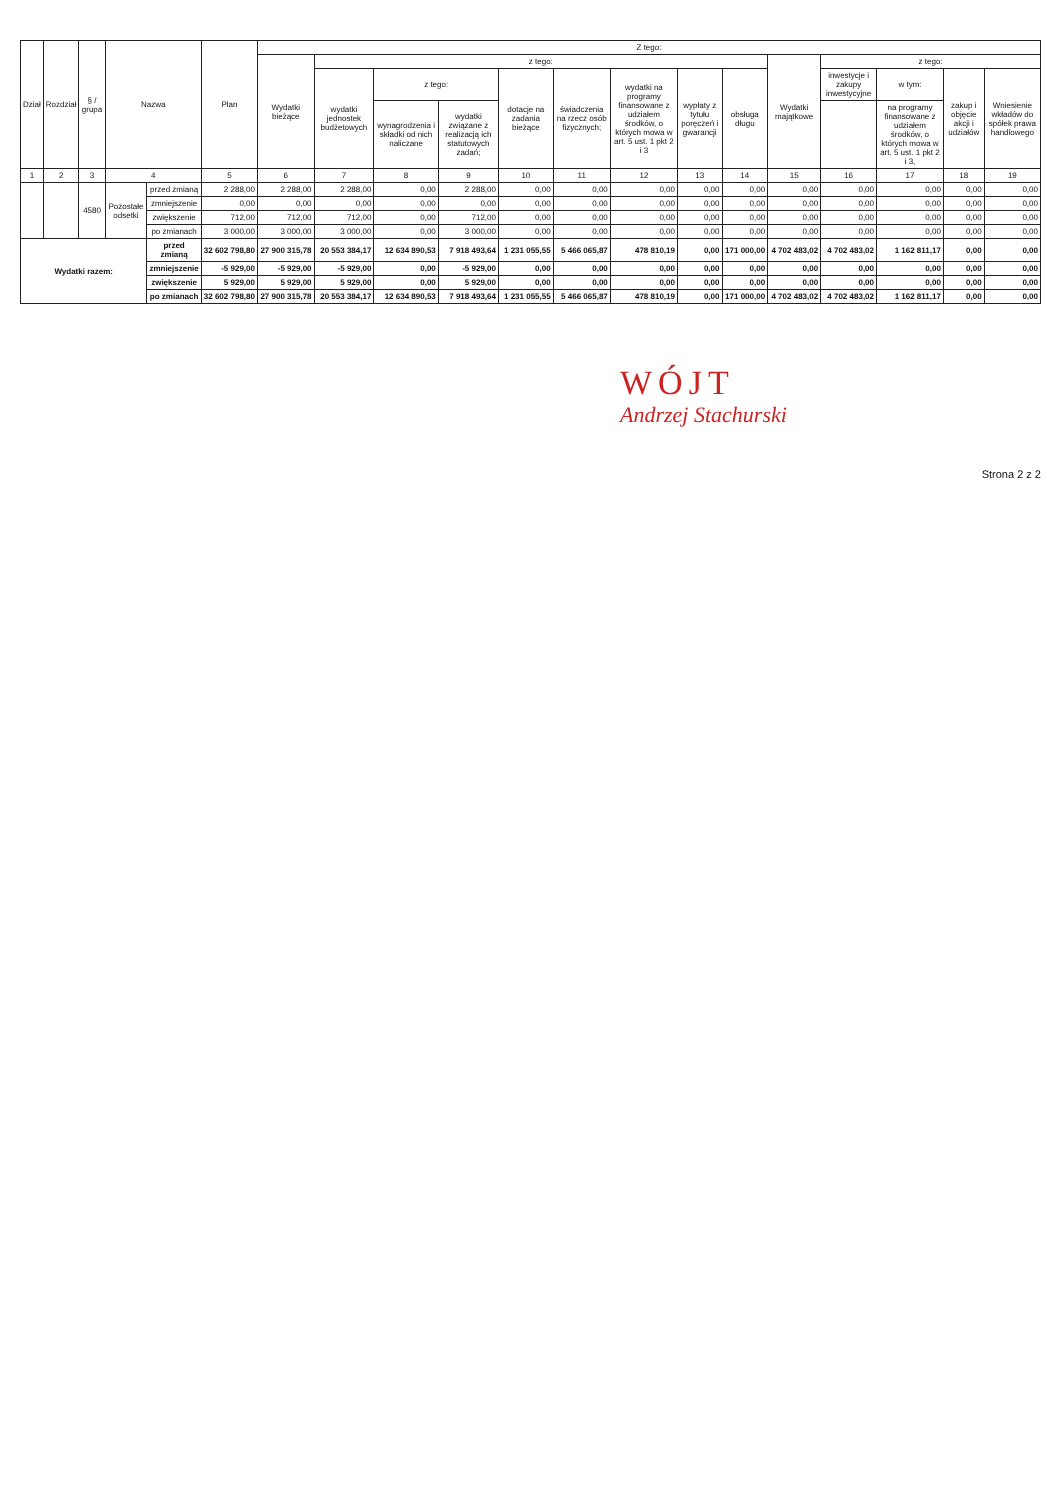| Dział | Rozdział | § / grupa | Nazwa | | Plan | Z tego: | | | | | | | | | | | | | |
| --- | --- | --- | --- | --- | --- | --- | --- | --- | --- | --- | --- | --- | --- | --- | --- | --- | --- | --- | --- |
| | | | | | | Wydatki bieżące | z tego: | | | | | | | | Wydatki majątkowe | z tego: | | | |
| | | | | | | | wydatki jednostek budżetowych | z tego: | | dotacje na zadania bieżące | świadczenia na rzecz osób fizycznych; | wydatki na programy finansowane z udziałem środków, o których mowa w art. 5 ust. 1 pkt 2 i 3 | wypłaty z tytułu poręczeń i gwarancji | obsługa długu | | inwestycje i zakupy inwestycyjne | w tym: | zakup i objęcie akcji i udziałów | Wniesienie wkładów do spółek prawa handlowego |
| | | | | | | | | wynagrodzenia i składki od nich naliczane | wydatki związane z realizacją ich statutowych zadań; | | | | | | | | na programy finansowane z udziałem środków, o których mowa w art. 5 ust. 1 pkt 2 i 3, | | |
| 1 | 2 | 3 | 4 | | 5 | 6 | 7 | 8 | 9 | 10 | 11 | 12 | 13 | 14 | 15 | 16 | 17 | 18 | 19 |
| | | 4580 | Pozostałe odsetki | przed zmianą | 2 288,00 | 2 288,00 | 2 288,00 | 0,00 | 2 288,00 | 0,00 | 0,00 | 0,00 | 0,00 | 0,00 | 0,00 | 0,00 | 0,00 | 0,00 | 0,00 |
| | | | | zmniejszenie | 0,00 | 0,00 | 0,00 | 0,00 | 0,00 | 0,00 | 0,00 | 0,00 | 0,00 | 0,00 | 0,00 | 0,00 | 0,00 | 0,00 | 0,00 |
| | | | | zwiększenie | 712,00 | 712,00 | 712,00 | 0,00 | 712,00 | 0,00 | 0,00 | 0,00 | 0,00 | 0,00 | 0,00 | 0,00 | 0,00 | 0,00 | 0,00 |
| | | | | po zmianach | 3 000,00 | 3 000,00 | 3 000,00 | 0,00 | 3 000,00 | 0,00 | 0,00 | 0,00 | 0,00 | 0,00 | 0,00 | 0,00 | 0,00 | 0,00 | 0,00 |
| Wydatki razem: | | | | przed zmianą | 32 602 798,80 | 27 900 315,78 | 20 553 384,17 | 12 634 890,53 | 7 918 493,64 | 1 231 055,55 | 5 466 065,87 | 478 810,19 | 0,00 | 171 000,00 | 4 702 483,02 | 4 702 483,02 | 1 162 811,17 | 0,00 | 0,00 |
| | | | | zmniejszenie | -5 929,00 | -5 929,00 | -5 929,00 | 0,00 | -5 929,00 | 0,00 | 0,00 | 0,00 | 0,00 | 0,00 | 0,00 | 0,00 | 0,00 | 0,00 | 0,00 |
| | | | | zwiększenie | 5 929,00 | 5 929,00 | 5 929,00 | 0,00 | 5 929,00 | 0,00 | 0,00 | 0,00 | 0,00 | 0,00 | 0,00 | 0,00 | 0,00 | 0,00 | 0,00 |
| | | | | po zmianach | 32 602 798,80 | 27 900 315,78 | 20 553 384,17 | 12 634 890,53 | 7 918 493,64 | 1 231 055,55 | 5 466 065,87 | 478 810,19 | 0,00 | 171 000,00 | 4 702 483,02 | 4 702 483,02 | 1 162 811,17 | 0,00 | 0,00 |
WÓJT
Andrzej Stachurski
Strona 2 z 2